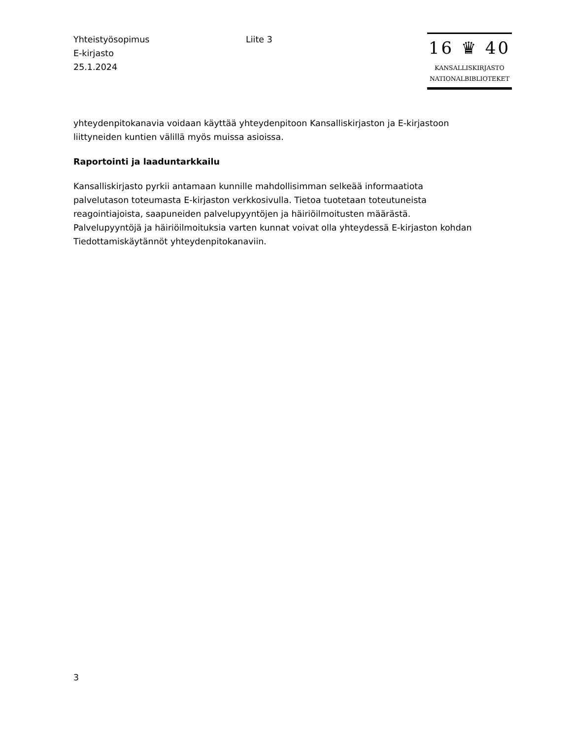Yhteistyösopimus
E-kirjasto
25.1.2024
Liite 3
16 ♛ 40
KANSALLISKIRJASTO
NATIONALBIBLIOTEKET
yhteydenpitokanavia voidaan käyttää yhteydenpitoon Kansalliskirjaston ja E-kirjastoon liittyneiden kuntien välillä myös muissa asioissa.
Raportointi ja laaduntarkkailu
Kansalliskirjasto pyrkii antamaan kunnille mahdollisimman selkeää informaatiota palvelutason toteumasta E-kirjaston verkkosivulla. Tietoa tuotetaan toteutuneista reagointiajoista, saapuneiden palvelupyyntöjen ja häiriöilmoitusten määrästä. Palvelupyyntöjä ja häiriöilmoituksia varten kunnat voivat olla yhteydessä E-kirjaston kohdan Tiedottamiskäytännöt yhteydenpitokanaviin.
3